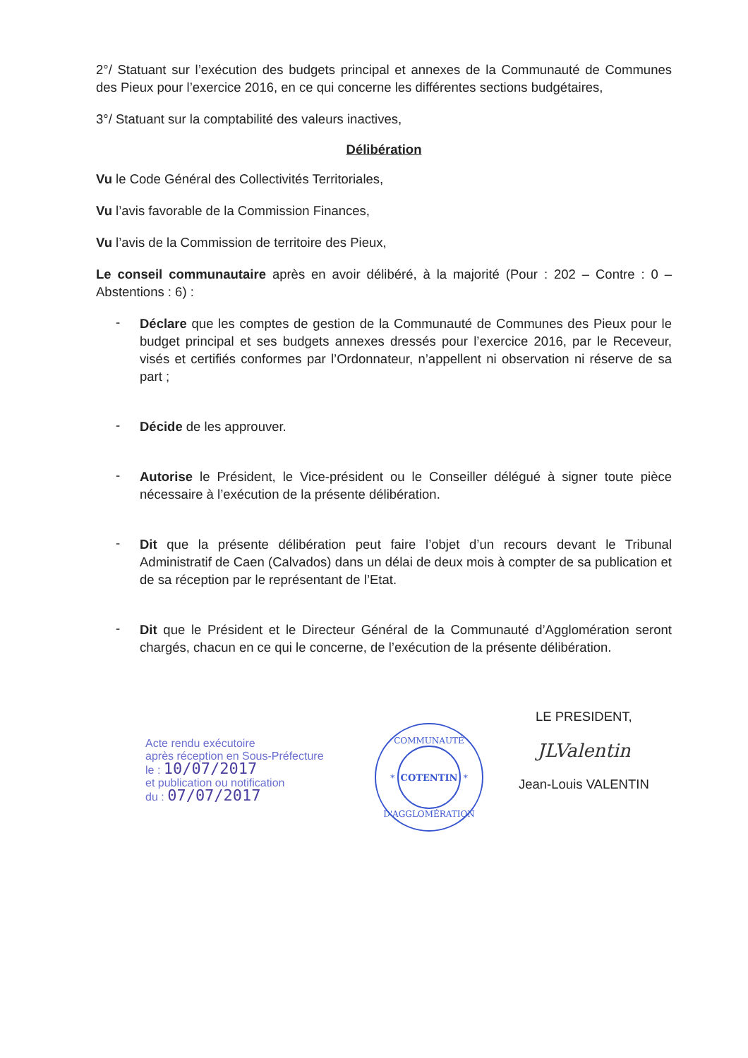2°/ Statuant sur l’exécution des budgets principal et annexes de la Communauté de Communes des Pieux pour l’exercice 2016, en ce qui concerne les différentes sections budgétaires,
3°/ Statuant sur la comptabilité des valeurs inactives,
Délibération
Vu le Code Général des Collectivités Territoriales,
Vu l’avis favorable de la Commission Finances,
Vu l’avis de la Commission de territoire des Pieux,
Le conseil communautaire après en avoir délibéré, à la majorité (Pour : 202 – Contre : 0 – Abstentions : 6) :
-
Déclare que les comptes de gestion de la Communauté de Communes des Pieux pour le budget principal et ses budgets annexes dressés pour l’exercice 2016, par le Receveur, visés et certifiés conformes par l’Ordonnateur, n’appellent ni observation ni réserve de sa part ;
-
Décide de les approuver.
-
Autorise le Président, le Vice-président ou le Conseiller délégué à signer toute pièce nécessaire à l’exécution de la présente délibération.
-
Dit que la présente délibération peut faire l’objet d’un recours devant le Tribunal Administratif de Caen (Calvados) dans un délai de deux mois à compter de sa publication et de sa réception par le représentant de l’Etat.
-
Dit que le Président et le Directeur Général de la Communauté d’Agglomération seront chargés, chacun en ce qui le concerne, de l’exécution de la présente délibération.
Acte rendu exécutoire
après réception en Sous-Préfecture
le : 10/07/2017
et publication ou notification
du : 07/07/2017
COMMUNAUTÉ
* COTENTIN *
D'AGGLOMÉRATION
LE PRESIDENT,
JLValentin
Jean-Louis VALENTIN